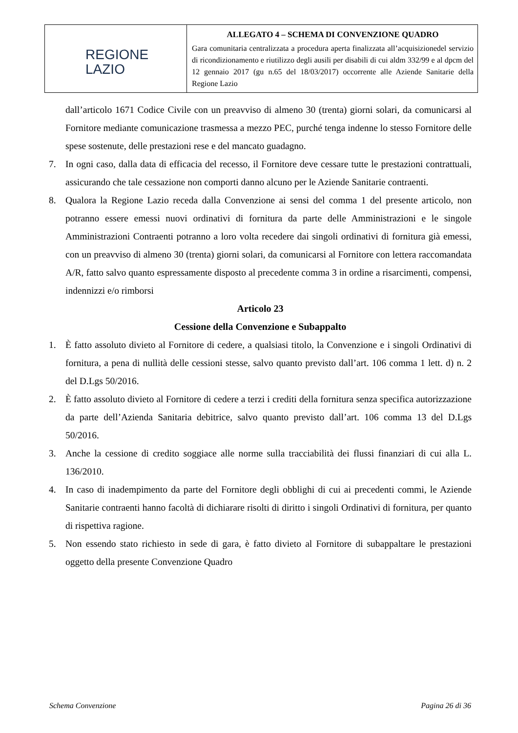| REGIONE LAZIO | ALLEGATO 4 – SCHEMA DI CONVENZIONE QUADRO Gara comunitaria centralizzata a procedura aperta finalizzata all’acquisizionedel servizio di ricondizionamento e riutilizzo degli ausili per disabili di cui aldm 332/99 e al dpcm del 12 gennaio 2017 (gu n.65 del 18/03/2017) occorrente alle Aziende Sanitarie della Regione Lazio |
dall’articolo 1671 Codice Civile con un preavviso di almeno 30 (trenta) giorni solari, da comunicarsi al Fornitore mediante comunicazione trasmessa a mezzo PEC, purché tenga indenne lo stesso Fornitore delle spese sostenute, delle prestazioni rese e del mancato guadagno.
7. In ogni caso, dalla data di efficacia del recesso, il Fornitore deve cessare tutte le prestazioni contrattuali, assicurando che tale cessazione non comporti danno alcuno per le Aziende Sanitarie contraenti.
8. Qualora la Regione Lazio receda dalla Convenzione ai sensi del comma 1 del presente articolo, non potranno essere emessi nuovi ordinativi di fornitura da parte delle Amministrazioni e le singole Amministrazioni Contraenti potranno a loro volta recedere dai singoli ordinativi di fornitura già emessi, con un preavviso di almeno 30 (trenta) giorni solari, da comunicarsi al Fornitore con lettera raccomandata A/R, fatto salvo quanto espressamente disposto al precedente comma 3 in ordine a risarcimenti, compensi, indennizzi e/o rimborsi
Articolo 23
Cessione della Convenzione e Subappalto
1. È fatto assoluto divieto al Fornitore di cedere, a qualsiasi titolo, la Convenzione e i singoli Ordinativi di fornitura, a pena di nullità delle cessioni stesse, salvo quanto previsto dall’art. 106 comma 1 lett. d) n. 2 del D.Lgs 50/2016.
2. È fatto assoluto divieto al Fornitore di cedere a terzi i crediti della fornitura senza specifica autorizzazione da parte dell’Azienda Sanitaria debitrice, salvo quanto previsto dall’art. 106 comma 13 del D.Lgs 50/2016.
3. Anche la cessione di credito soggiace alle norme sulla tracciabilità dei flussi finanziari di cui alla L. 136/2010.
4. In caso di inadempimento da parte del Fornitore degli obblighi di cui ai precedenti commi, le Aziende Sanitarie contraenti hanno facoltà di dichiarare risolti di diritto i singoli Ordinativi di fornitura, per quanto di rispettiva ragione.
5. Non essendo stato richiesto in sede di gara, è fatto divieto al Fornitore di subappaltare le prestazioni oggetto della presente Convenzione Quadro
Schema Convenzione Pagina 26 di 36